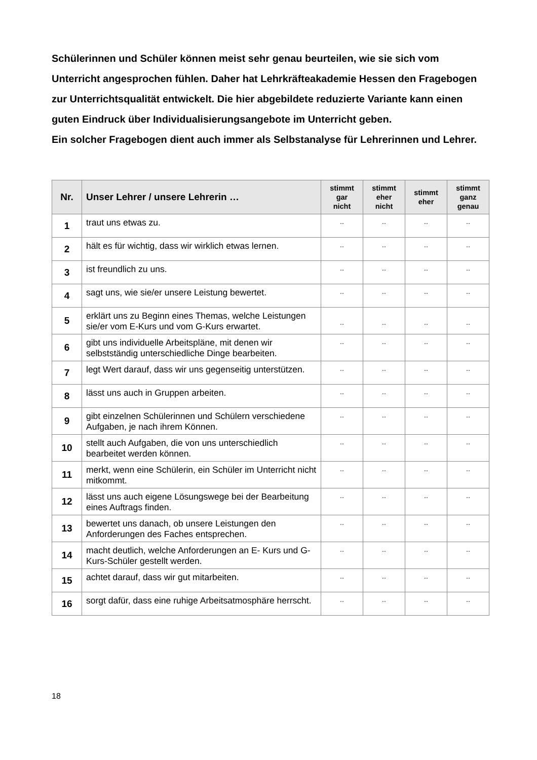Schülerinnen und Schüler können meist sehr genau beurteilen, wie sie sich vom Unterricht angesprochen fühlen. Daher hat Lehrkräfteakademie Hessen den Fragebogen zur Unterrichtsqualität entwickelt. Die hier abgebildete reduzierte Variante kann einen guten Eindruck über Individualisierungsangebote im Unterricht geben.
Ein solcher Fragebogen dient auch immer als Selbstanalyse für Lehrerinnen und Lehrer.
| Nr. | Unser Lehrer / unsere Lehrerin … | stimmt gar nicht | stimmt eher nicht | stimmt eher | stimmt ganz genau |
| --- | --- | --- | --- | --- | --- |
| 1 | traut uns etwas zu. | .. | .. | .. | .. |
| 2 | hält es für wichtig, dass wir wirklich etwas lernen. | .. | .. | .. | .. |
| 3 | ist freundlich zu uns. | .. | .. | .. | .. |
| 4 | sagt uns, wie sie/er unsere Leistung bewertet. | .. | .. | .. | .. |
| 5 | erklärt uns zu Beginn eines Themas, welche Leistungen sie/er vom E-Kurs und vom G-Kurs erwartet. | .. | .. | .. | .. |
| 6 | gibt uns individuelle Arbeitspläne, mit denen wir selbstständig unterschiedliche Dinge bearbeiten. | .. | .. | .. | .. |
| 7 | legt Wert darauf, dass wir uns gegenseitig unterstützen. | .. | .. | .. | .. |
| 8 | lässt uns auch in Gruppen arbeiten. | .. | .. | .. | .. |
| 9 | gibt einzelnen Schülerinnen und Schülern verschiedene Aufgaben, je nach ihrem Können. | .. | .. | .. | .. |
| 10 | stellt auch Aufgaben, die von uns unterschiedlich bearbeitet werden können. | .. | .. | .. | .. |
| 11 | merkt, wenn eine Schülerin, ein Schüler im Unterricht nicht mitkommt. | .. | .. | .. | .. |
| 12 | lässt uns auch eigene Lösungswege bei der Bearbeitung eines Auftrags finden. | .. | .. | .. | .. |
| 13 | bewertet uns danach, ob unsere Leistungen den Anforderungen des Faches entsprechen. | .. | .. | .. | .. |
| 14 | macht deutlich, welche Anforderungen an E- Kurs und G-Kurs-Schüler gestellt werden. | .. | .. | .. | .. |
| 15 | achtet darauf, dass wir gut mitarbeiten. | .. | .. | .. | .. |
| 16 | sorgt dafür, dass eine ruhige Arbeitsatmosphäre herrscht. | .. | .. | .. | .. |
18